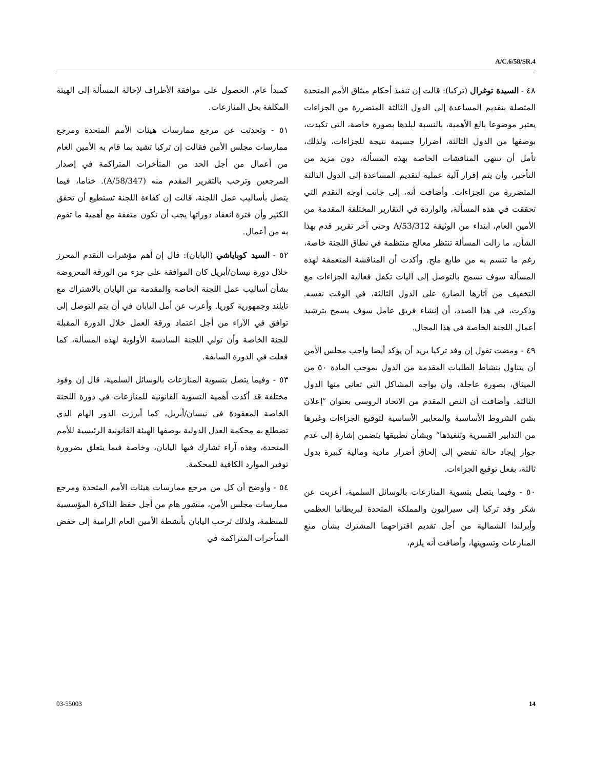A/C.6/58/SR.4
٤٨ - السيدة توغرال (تركيا): قالت إن تنفيذ أحكام ميثاق الأمم المتحدة المتصلة بتقديم المساعدة إلى الدول الثالثة المتضررة من الجزاءات يعتبر موضوعا بالغ الأهمية، بالنسبة لبلدها بصورة خاصة، التي تكبدت، بوصفها من الدول الثالثة، أضرارا جسيمة نتيجة للجزاءات، ولذلك، تأمل أن تنتهي المناقشات الخاصة بهذه المسألة، دون مزيد من التأخير، وأن يتم إقرار آلية عملية لتقديم المساعدة إلى الدول الثالثة المتضررة من الجزاءات. وأضافت أنه، إلى جانب أوجه التقدم التي تحققت في هذه المسألة، والواردة في التقارير المختلفة المقدمة من الأمين العام، ابتداء من الوثيقة A/53/312 وحتى آخر تقرير قدم بهذا الشأن، ما زالت المسألة تنتظر معالج منتظمة في نطاق اللجنة خاصة، رغم ما تتسم به من طابع ملح. وأكدت أن المناقشة المتعمقة لهذه المسألة سوف تسمح بالتوصل إلى آليات تكفل فعالية الجزاءات مع التخفيف من آثارها الضارة على الدول الثالثة، في الوقت نفسه. وذكرت، في هذا الصدد، أن إنشاء فريق عامل سوف يسمح بترشيد أعمال اللجنة الخاصة في هذا المجال.
٤٩ - ومضت تقول إن وفد تركيا يريد أن يؤكد أيضا واجب مجلس الأمن أن يتناول بنشاط الطلبات المقدمة من الدول بموجب المادة ٥٠ من الميثاق، بصورة عاجلة، وأن يواجه المشاكل التي تعاني منها الدول الثالثة. وأضافت أن النص المقدم من الاتحاد الروسي بعنوان ”إعلان بشن الشروط الأساسية والمعايير الأساسية لتوقيع الجزاءات وغيرها من التدابير القسرية وتنفيذها“ وبشأن تطبيقها يتضمن إشارة إلى عدم جواز إيجاد حالة تفضي إلى إلحاق أضرار مادية ومالية كبيرة بدول ثالثة، بفعل توقيع الجزاءات.
٥٠ - وفيما يتصل بتسوية المنازعات بالوسائل السلمية، أعربت عن شكر وفد تركيا إلى سيراليون والمملكة المتحدة لبريطانيا العظمى وأيرلندا الشمالية من أجل تقديم اقتراحهما المشترك بشأن منع المنازعات وتسويتها، وأضافت أنه يلزم،
كمبدأ عام، الحصول على موافقة الأطراف لإحالة المسألة إلى الهيئة المكلفة بحل المنازعات.
٥١ - وتحدثت عن مرجع ممارسات هيئات الأمم المتحدة ومرجع ممارسات مجلس الأمن فقالت إن تركيا تشيد بما قام به الأمين العام من أعمال من أجل الحد من المتأخرات المتراكمة في إصدار المرجعين وترحب بالتقرير المقدم منه (A/58/347). ختاما، فيما يتصل بأساليب عمل اللجنة، قالت إن كفاءة اللجنة تستطيع أن تحقق الكثير وأن فترة انعقاد دوراتها يجب أن تكون متفقة مع أهمية ما تقوم به من أعمال.
٥٢ - السيد كوباياشي (اليابان): قال إن أهم مؤشرات التقدم المحرز خلال دورة نيسان/أبريل كان الموافقة على جزء من الورقة المعروضة بشأن أساليب عمل اللجنة الخاصة والمقدمة من اليابان بالاشتراك مع تايلند وجمهورية كوريا. وأعرب عن أمل اليابان في أن يتم التوصل إلى توافق في الآراء من أجل اعتماد ورقة العمل خلال الدورة المقبلة للجنة الخاصة وأن تولي اللجنة السادسة الأولوية لهذه المسألة، كما فعلت في الدورة السابقة.
٥٣ - وفيما يتصل بتسوية المنازعات بالوسائل السلمية، قال إن وفود مختلفة قد أكدت أهمية التسوية القانونية للمنازعات في دورة اللجنة الخاصة المعقودة في نيسان/أبريل، كما أبرزت الدور الهام الذي تضطلع به محكمة العدل الدولية بوصفها الهيئة القانونية الرئيسية للأمم المتحدة، وهذه آراء تشارك فيها اليابان، وخاصة فيما يتعلق بضرورة توفير الموارد الكافية للمحكمة.
٥٤ - وأوضح أن كل من مرجع ممارسات هيئات الأمم المتحدة ومرجع ممارسات مجلس الأمن، منشور هام من أجل حفظ الذاكرة المؤسسية للمنظمة، ولذلك ترحب اليابان بأنشطة الأمين العام الرامية إلى خفض المتأخرات المتراكمة في
03-55003 14